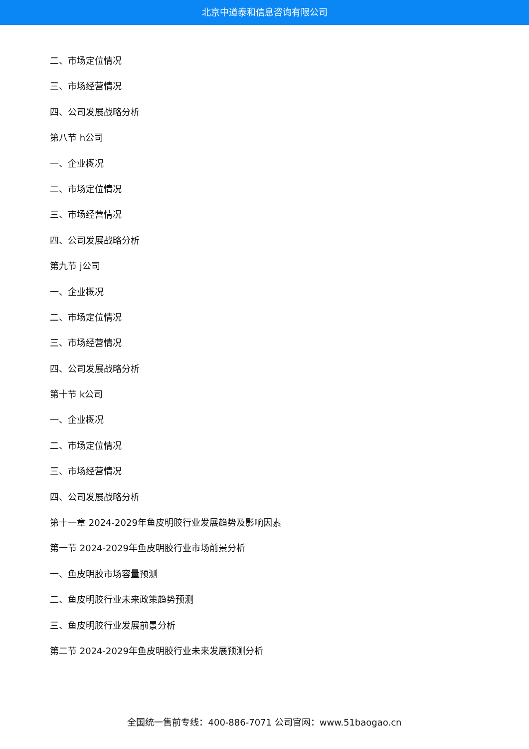北京中道泰和信息咨询有限公司
二、市场定位情况
三、市场经营情况
四、公司发展战略分析
第八节 h公司
一、企业概况
二、市场定位情况
三、市场经营情况
四、公司发展战略分析
第九节 j公司
一、企业概况
二、市场定位情况
三、市场经营情况
四、公司发展战略分析
第十节 k公司
一、企业概况
二、市场定位情况
三、市场经营情况
四、公司发展战略分析
第十一章 2024-2029年鱼皮明胶行业发展趋势及影响因素
第一节 2024-2029年鱼皮明胶行业市场前景分析
一、鱼皮明胶市场容量预测
二、鱼皮明胶行业未来政策趋势预测
三、鱼皮明胶行业发展前景分析
第二节 2024-2029年鱼皮明胶行业未来发展预测分析
全国统一售前专线：400-886-7071 公司官网：www.51baogao.cn